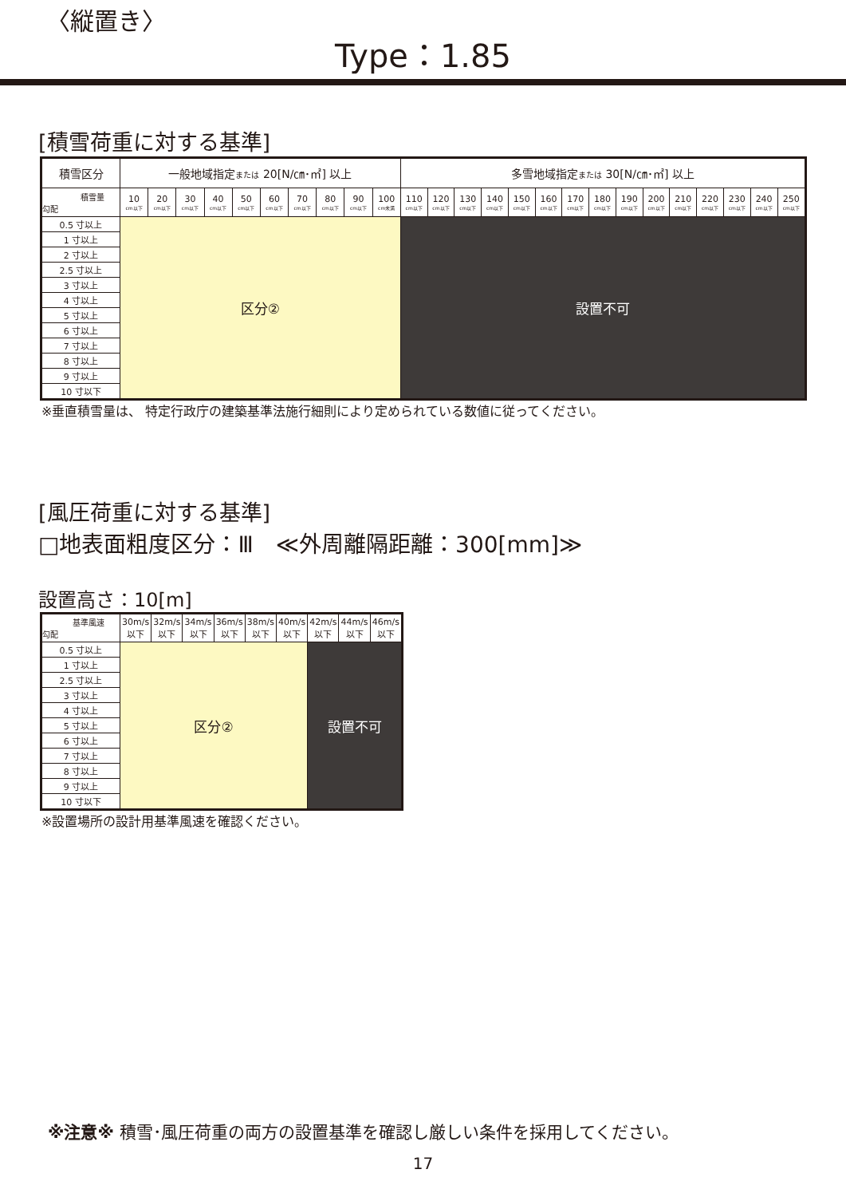〈縦置き〉
Type：1.85
[積雪荷重に対する基準]
| 積雪区分 | 一般地域指定 または 20[N/㎝･㎡] 以上 | | | | | | | | | | 多雪地域指定 または 30[N/㎝･㎡] 以上 | | | | | | | | | | | | | | |
| 積雪量 勾配 | 10 cm以下 | 20 cm以下 | 30 cm以下 | 40 cm以下 | 50 cm以下 | 60 cm以下 | 70 cm以下 | 80 cm以下 | 90 cm以下 | 100 cm未満 | 110 cm以下 | 120 cm以下 | 130 cm以下 | 140 cm以下 | 150 cm以下 | 160 cm以下 | 170 cm以下 | 180 cm以下 | 190 cm以下 | 200 cm以下 | 210 cm以下 | 220 cm以下 | 230 cm以下 | 240 cm以下 | 250 cm以下 |
| 0.5 寸以上 | 区分② | | | | | | | | | | 設置不可 | | | | | | | | | | | | | | |
| 1 寸以上 | | | | | | | | | | | | | | | | | | | | | | | | | |
| 2 寸以上 | | | | | | | | | | | | | | | | | | | | | | | | | |
| 2.5 寸以上 | | | | | | | | | | | | | | | | | | | | | | | | | |
| 3 寸以上 | | | | | | | | | | | | | | | | | | | | | | | | | |
| 4 寸以上 | | | | | | | | | | | | | | | | | | | | | | | | | |
| 5 寸以上 | | | | | | | | | | | | | | | | | | | | | | | | | |
| 6 寸以上 | | | | | | | | | | | | | | | | | | | | | | | | | |
| 7 寸以上 | | | | | | | | | | | | | | | | | | | | | | | | | |
| 8 寸以上 | | | | | | | | | | | | | | | | | | | | | | | | | |
| 9 寸以上 | | | | | | | | | | | | | | | | | | | | | | | | | |
| 10 寸以下 | | | | | | | | | | | | | | | | | | | | | | | | | |
※垂直積雪量は、 特定行政庁の建築基準法施行細則により定められている数値に従ってください。
[風圧荷重に対する基準]
□地表面粗度区分：Ⅲ　≪外周離隔距離：300[mm]≫
設置高さ：10[m]
| 基準風速 勾配 | 30m/s 以下 | 32m/s 以下 | 34m/s 以下 | 36m/s 以下 | 38m/s 以下 | 40m/s 以下 | 42m/s 以下 | 44m/s 以下 | 46m/s 以下 |
| 0.5 寸以上 | 区分② | | | | | | 設置不可 | | |
| 1 寸以上 | | | | | | | | | |
| 2.5 寸以上 | | | | | | | | | |
| 3 寸以上 | | | | | | | | | |
| 4 寸以上 | | | | | | | | | |
| 5 寸以上 | | | | | | | | | |
| 6 寸以上 | | | | | | | | | |
| 7 寸以上 | | | | | | | | | |
| 8 寸以上 | | | | | | | | | |
| 9 寸以上 | | | | | | | | | |
| 10 寸以下 | | | | | | | | | |
※設置場所の設計用基準風速を確認ください。
※注意※ 積雪･風圧荷重の両方の設置基準を確認し厳しい条件を採用してください。
17